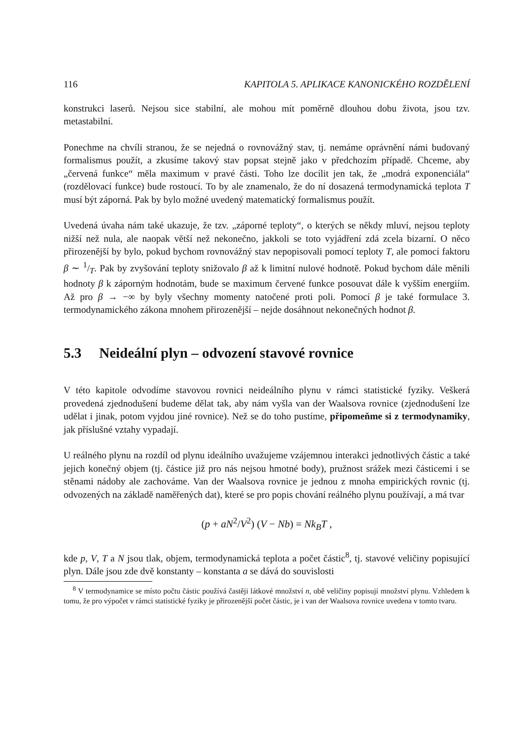116 KAPITOLA 5. APLIKACE KANONICKÉHO ROZDĚLENÍ
konstrukci laserů. Nejsou sice stabilní, ale mohou mít poměrně dlouhou dobu života, jsou tzv. metastabilní.
Ponechme na chvíli stranou, že se nejedná o rovnovážný stav, tj. nemáme oprávnění námi budovaný formalismus použít, a zkusíme takový stav popsat stejně jako v předchozím případě. Chceme, aby „červená funkce“ měla maximum v pravé části. Toho lze docílit jen tak, že „modrá exponenciála“ (rozdělovací funkce) bude rostoucí. To by ale znamenalo, že do ní dosazená termodynamická teplota T musí být záporná. Pak by bylo možné uvedený matematický formalismus použít.
Uvedená úvaha nám také ukazuje, že tzv. „záporné teploty“, o kterých se někdy mluví, nejsou teploty nižší než nula, ale naopak větší než nekonečno, jakkoli se toto vyjádření zdá zcela bizarní. O něco přirozenější by bylo, pokud bychom rovnovážný stav nepopisovali pomocí teploty T, ale pomocí faktoru β ∼ 1/T. Pak by zvyšování teploty snižovalo β až k limitní nulové hodnotě. Pokud bychom dále měnili hodnoty β k záporným hodnotám, bude se maximum červené funkce posouvat dále k vyšším energiím. Až pro β → −∞ by byly všechny momenty natočené proti poli. Pomocí β je také formulace 3. termodynamického zákona mnohem přirozenější – nejde dosáhnout nekonečných hodnot β.
5.3 Neideální plyn – odvození stavové rovnice
V této kapitole odvodíme stavovou rovnici neideálního plynu v rámci statistické fyziky. Veškerá provedená zjednodušení budeme dělat tak, aby nám vyšla van der Waalsova rovnice (zjednodušení lze udělat i jinak, potom vyjdou jiné rovnice). Než se do toho pustíme, připomeňme si z termodynamiky, jak příslušné vztahy vypadají.
U reálného plynu na rozdíl od plynu ideálního uvažujeme vzájemnou interakci jednotlivých částic a také jejich konečný objem (tj. částice již pro nás nejsou hmotné body), pružnost srážek mezi částicemi i se stěnami nádoby ale zachováme. Van der Waalsova rovnice je jednou z mnoha empirických rovnic (tj. odvozených na základě naměřených dat), které se pro popis chování reálného plynu používají, a má tvar
(p + aN<sup>2</sup>/V<sup>2</sup>) (V − Nb) = Nk<sub>B</sub>T ,
kde p, V, T a N jsou tlak, objem, termodynamická teplota a počet částic<sup>8</sup>, tj. stavové veličiny popisující plyn. Dále jsou zde dvě konstanty – konstanta a se dává do souvislosti
<sup>8</sup> V termodynamice se místo počtu částic používá častěji látkové množství n, obě veličiny popisují množství plynu. Vzhledem k tomu, že pro výpočet v rámci statistické fyziky je přirozenější počet částic, je i van der Waalsova rovnice uvedena v tomto tvaru.